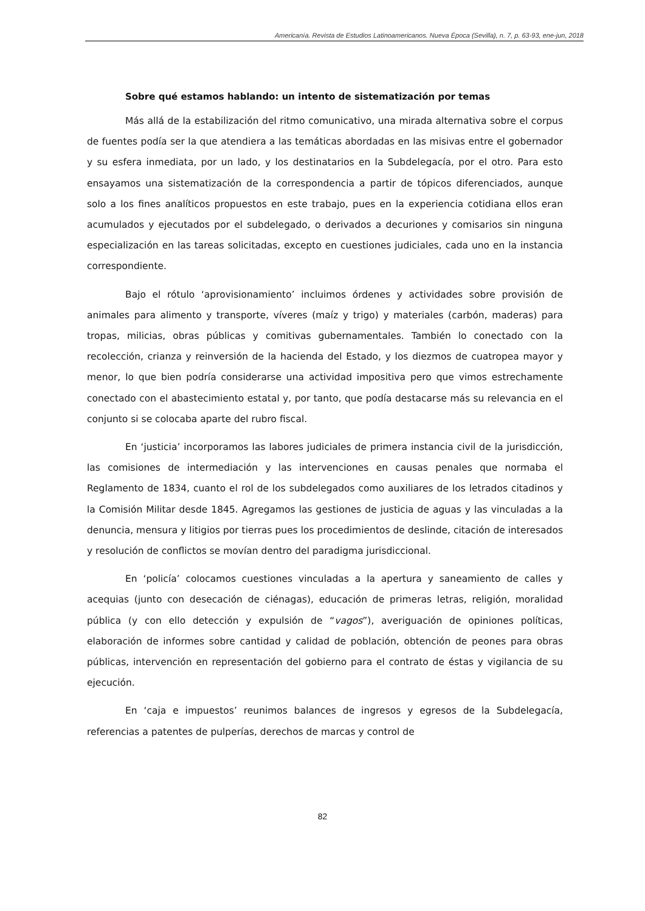Americanía. Revista de Estudios Latinoamericanos. Nueva Época (Sevilla), n. 7, p. 63-93, ene-jun, 2018
Sobre qué estamos hablando: un intento de sistematización por temas
Más allá de la estabilización del ritmo comunicativo, una mirada alternativa sobre el corpus de fuentes podía ser la que atendiera a las temáticas abordadas en las misivas entre el gobernador y su esfera inmediata, por un lado, y los destinatarios en la Subdelegacía, por el otro. Para esto ensayamos una sistematización de la correspondencia a partir de tópicos diferenciados, aunque solo a los fines analíticos propuestos en este trabajo, pues en la experiencia cotidiana ellos eran acumulados y ejecutados por el subdelegado, o derivados a decuriones y comisarios sin ninguna especialización en las tareas solicitadas, excepto en cuestiones judiciales, cada uno en la instancia correspondiente.
Bajo el rótulo ‘aprovisionamiento’ incluimos órdenes y actividades sobre provisión de animales para alimento y transporte, víveres (maíz y trigo) y materiales (carbón, maderas) para tropas, milicias, obras públicas y comitivas gubernamentales. También lo conectado con la recolección, crianza y reinversión de la hacienda del Estado, y los diezmos de cuatropea mayor y menor, lo que bien podría considerarse una actividad impositiva pero que vimos estrechamente conectado con el abastecimiento estatal y, por tanto, que podía destacarse más su relevancia en el conjunto si se colocaba aparte del rubro fiscal.
En ‘justicia’ incorporamos las labores judiciales de primera instancia civil de la jurisdicción, las comisiones de intermediación y las intervenciones en causas penales que normaba el Reglamento de 1834, cuanto el rol de los subdelegados como auxiliares de los letrados citadinos y la Comisión Militar desde 1845. Agregamos las gestiones de justicia de aguas y las vinculadas a la denuncia, mensura y litigios por tierras pues los procedimientos de deslinde, citación de interesados y resolución de conflictos se movían dentro del paradigma jurisdiccional.
En ‘policía’ colocamos cuestiones vinculadas a la apertura y saneamiento de calles y acequias (junto con desecación de ciénagas), educación de primeras letras, religión, moralidad pública (y con ello detección y expulsión de “vagos”), averiguación de opiniones políticas, elaboración de informes sobre cantidad y calidad de población, obtención de peones para obras públicas, intervención en representación del gobierno para el contrato de éstas y vigilancia de su ejecución.
En ‘caja e impuestos’ reunimos balances de ingresos y egresos de la Subdelegacía, referencias a patentes de pulperías, derechos de marcas y control de
82